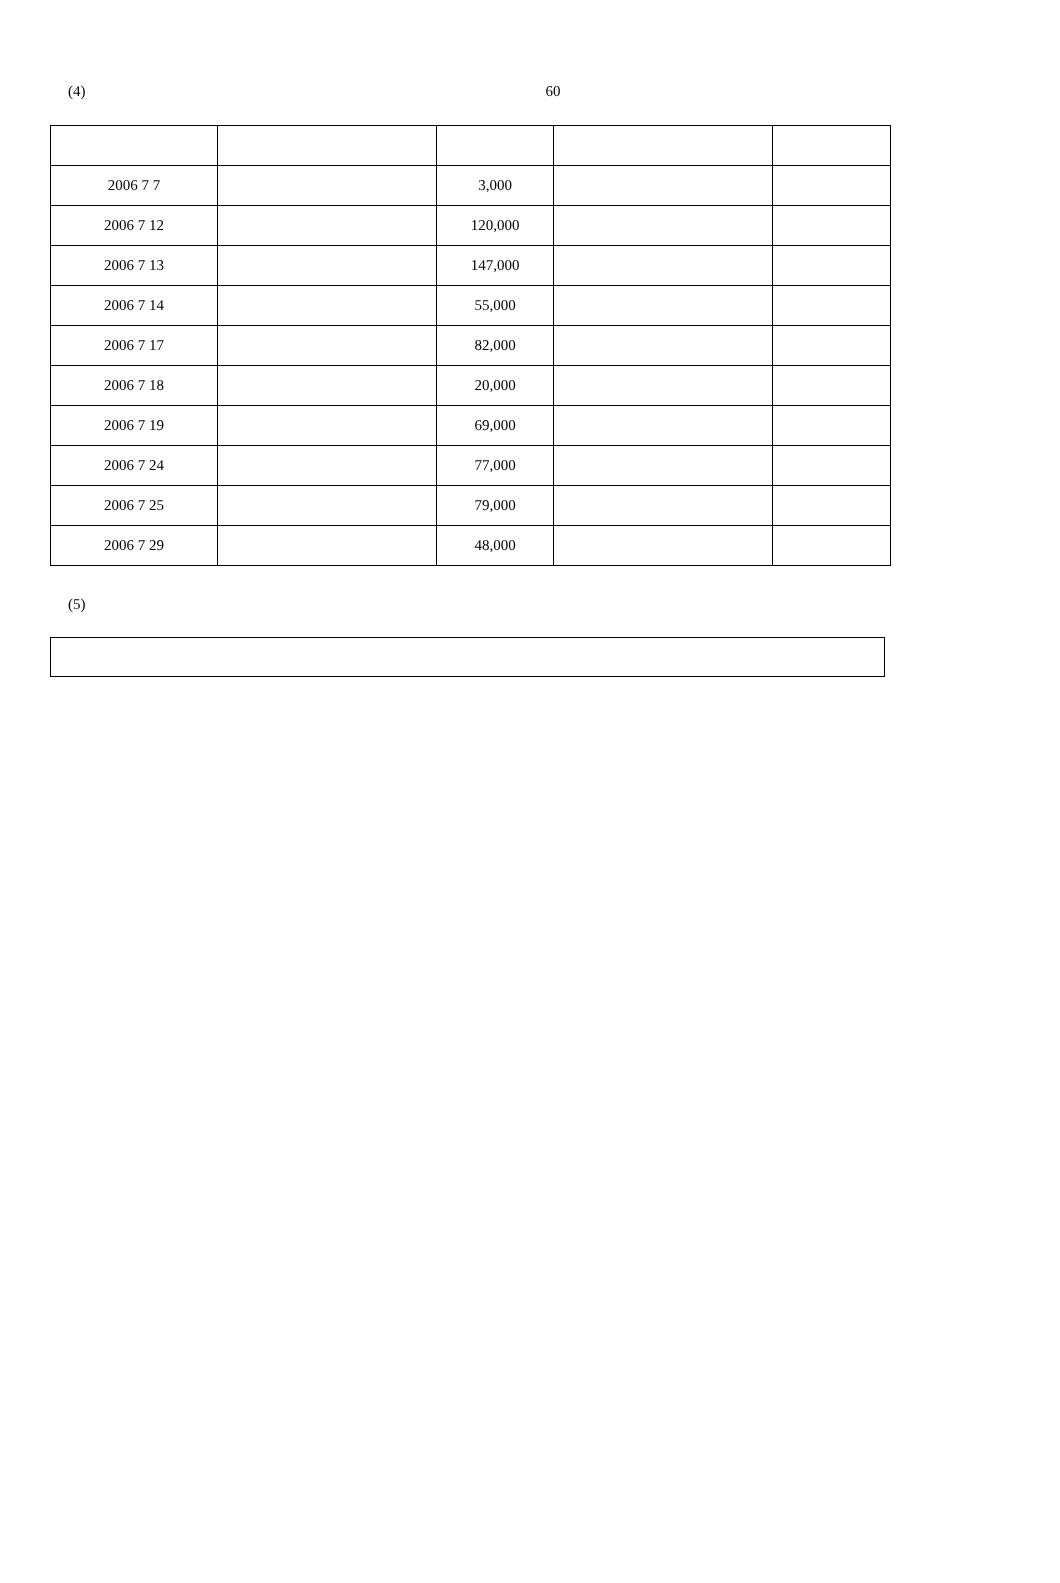(4) 60
| 2006 7 7 | | 3,000 | | |
| 2006 7 12 | | 120,000 | | |
| 2006 7 13 | | 147,000 | | |
| 2006 7 14 | | 55,000 | | |
| 2006 7 17 | | 82,000 | | |
| 2006 7 18 | | 20,000 | | |
| 2006 7 19 | | 69,000 | | |
| 2006 7 24 | | 77,000 | | |
| 2006 7 25 | | 79,000 | | |
| 2006 7 29 | | 48,000 | | |
(5)